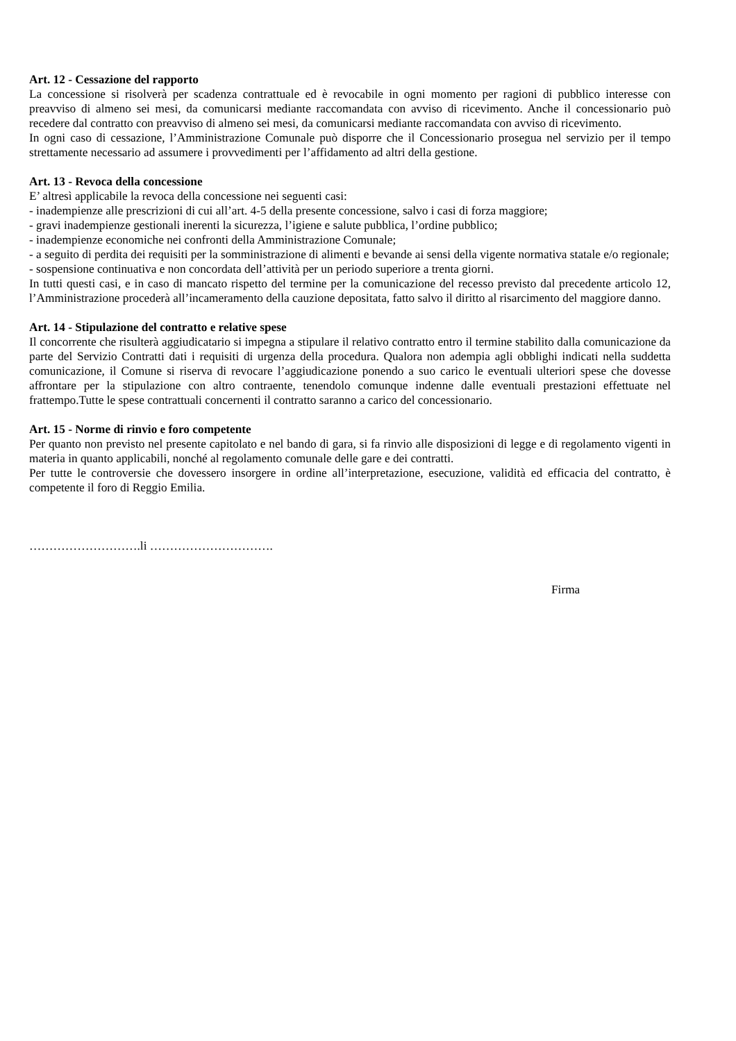Art. 12 - Cessazione del rapporto
La concessione si risolverà per scadenza contrattuale ed è revocabile in ogni momento per ragioni di pubblico interesse con preavviso di almeno sei mesi, da comunicarsi mediante raccomandata con avviso di ricevimento. Anche il concessionario può recedere dal contratto con preavviso di almeno sei mesi, da comunicarsi mediante raccomandata con avviso di ricevimento.
In ogni caso di cessazione, l’Amministrazione Comunale può disporre che il Concessionario prosegua nel servizio per il tempo strettamente necessario ad assumere i provvedimenti per l’affidamento ad altri della gestione.
Art. 13 - Revoca della concessione
E’ altresì applicabile la revoca della concessione nei seguenti casi:
- inadempienze alle prescrizioni di cui all’art. 4-5 della presente concessione, salvo i casi di forza maggiore;
- gravi inadempienze gestionali inerenti la sicurezza, l’igiene e salute pubblica, l’ordine pubblico;
- inadempienze economiche nei confronti della Amministrazione Comunale;
- a seguito di perdita dei requisiti per la somministrazione di alimenti e bevande ai sensi della vigente normativa statale e/o regionale;
- sospensione continuativa e non concordata dell’attività per un periodo superiore a trenta giorni.
In tutti questi casi, e in caso di mancato rispetto del termine per la comunicazione del recesso previsto dal precedente articolo 12, l’Amministrazione procederà all’incameramento della cauzione depositata, fatto salvo il diritto al risarcimento del maggiore danno.
Art. 14 - Stipulazione del contratto e relative spese
Il concorrente che risulterà aggiudicatario si impegna a stipulare il relativo contratto entro il termine stabilito dalla comunicazione da parte del Servizio Contratti dati i requisiti di urgenza della procedura. Qualora non adempia agli obblighi indicati nella suddetta comunicazione, il Comune si riserva di revocare l’aggiudicazione ponendo a suo carico le eventuali ulteriori spese che dovesse affrontare per la stipulazione con altro contraente, tenendolo comunque indenne dalle eventuali prestazioni effettuate nel frattempo.Tutte le spese contrattuali concernenti il contratto saranno a carico del concessionario.
Art. 15 - Norme di rinvio e foro competente
Per quanto non previsto nel presente capitolato e nel bando di gara, si fa rinvio alle disposizioni di legge e di regolamento vigenti in materia in quanto applicabili, nonché al regolamento comunale delle gare e dei contratti.
Per tutte le controversie che dovessero insorgere in ordine all’interpretazione, esecuzione, validità ed efficacia del contratto, è competente il foro di Reggio Emilia.
……………………….li ………………………….
Firma